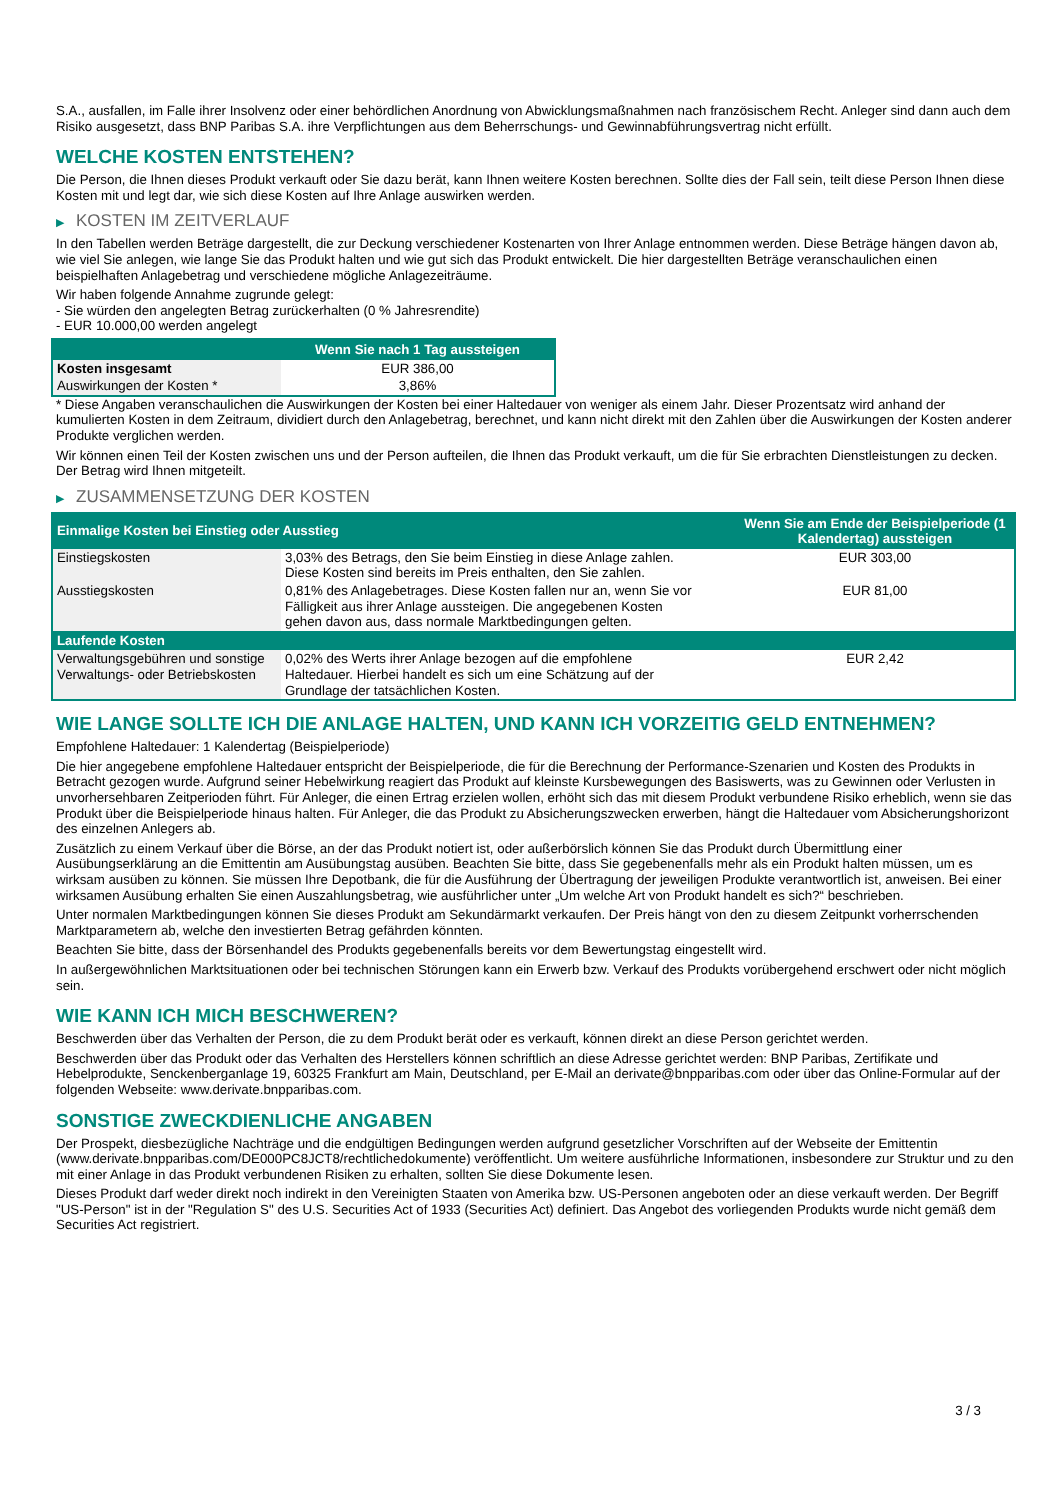S.A., ausfallen, im Falle ihrer Insolvenz oder einer behördlichen Anordnung von Abwicklungsmaßnahmen nach französischem Recht. Anleger sind dann auch dem Risiko ausgesetzt, dass BNP Paribas S.A. ihre Verpflichtungen aus dem Beherrschungs- und Gewinnabführungsvertrag nicht erfüllt.
WELCHE KOSTEN ENTSTEHEN?
Die Person, die Ihnen dieses Produkt verkauft oder Sie dazu berät, kann Ihnen weitere Kosten berechnen. Sollte dies der Fall sein, teilt diese Person Ihnen diese Kosten mit und legt dar, wie sich diese Kosten auf Ihre Anlage auswirken werden.
▶ KOSTEN IM ZEITVERLAUF
In den Tabellen werden Beträge dargestellt, die zur Deckung verschiedener Kostenarten von Ihrer Anlage entnommen werden. Diese Beträge hängen davon ab, wie viel Sie anlegen, wie lange Sie das Produkt halten und wie gut sich das Produkt entwickelt. Die hier dargestellten Beträge veranschaulichen einen beispielhaften Anlagebetrag und verschiedene mögliche Anlagezeiträume.
Wir haben folgende Annahme zugrunde gelegt:
- Sie würden den angelegten Betrag zurückerhalten (0 % Jahresrendite)
- EUR 10.000,00 werden angelegt
| | Wenn Sie nach 1 Tag aussteigen |
| --- | --- |
| Kosten insgesamt | EUR 386,00 |
| Auswirkungen der Kosten * | 3,86% |
* Diese Angaben veranschaulichen die Auswirkungen der Kosten bei einer Haltedauer von weniger als einem Jahr. Dieser Prozentsatz wird anhand der kumulierten Kosten in dem Zeitraum, dividiert durch den Anlagebetrag, berechnet, und kann nicht direkt mit den Zahlen über die Auswirkungen der Kosten anderer Produkte verglichen werden.
Wir können einen Teil der Kosten zwischen uns und der Person aufteilen, die Ihnen das Produkt verkauft, um die für Sie erbrachten Dienstleistungen zu decken. Der Betrag wird Ihnen mitgeteilt.
▶ ZUSAMMENSETZUNG DER KOSTEN
| Einmalige Kosten bei Einstieg oder Ausstieg | | Wenn Sie am Ende der Beispielperiode (1 Kalendertag) aussteigen |
| --- | --- | --- |
| Einstiegskosten | 3,03% des Betrags, den Sie beim Einstieg in diese Anlage zahlen. Diese Kosten sind bereits im Preis enthalten, den Sie zahlen. | EUR 303,00 |
| Ausstiegskosten | 0,81% des Anlagebetrages. Diese Kosten fallen nur an, wenn Sie vor Fälligkeit aus ihrer Anlage aussteigen. Die angegebenen Kosten gehen davon aus, dass normale Marktbedingungen gelten. | EUR 81,00 |
| Laufende Kosten | | |
| Verwaltungsgebühren und sonstige Verwaltungs- oder Betriebskosten | 0,02% des Werts ihrer Anlage bezogen auf die empfohlene Haltedauer. Hierbei handelt es sich um eine Schätzung auf der Grundlage der tatsächlichen Kosten. | EUR 2,42 |
WIE LANGE SOLLTE ICH DIE ANLAGE HALTEN, UND KANN ICH VORZEITIG GELD ENTNEHMEN?
Empfohlene Haltedauer: 1 Kalendertag (Beispielperiode)
Die hier angegebene empfohlene Haltedauer entspricht der Beispielperiode, die für die Berechnung der Performance-Szenarien und Kosten des Produkts in Betracht gezogen wurde. Aufgrund seiner Hebelwirkung reagiert das Produkt auf kleinste Kursbewegungen des Basiswerts, was zu Gewinnen oder Verlusten in unvorhersehbaren Zeitperioden führt. Für Anleger, die einen Ertrag erzielen wollen, erhöht sich das mit diesem Produkt verbundene Risiko erheblich, wenn sie das Produkt über die Beispielperiode hinaus halten. Für Anleger, die das Produkt zu Absicherungszwecken erwerben, hängt die Haltedauer vom Absicherungshorizont des einzelnen Anlegers ab.
Zusätzlich zu einem Verkauf über die Börse, an der das Produkt notiert ist, oder außerbörslich können Sie das Produkt durch Übermittlung einer Ausübungserklärung an die Emittentin am Ausübungstag ausüben. Beachten Sie bitte, dass Sie gegebenenfalls mehr als ein Produkt halten müssen, um es wirksam ausüben zu können. Sie müssen Ihre Depotbank, die für die Ausführung der Übertragung der jeweiligen Produkte verantwortlich ist, anweisen. Bei einer wirksamen Ausübung erhalten Sie einen Auszahlungsbetrag, wie ausführlicher unter „Um welche Art von Produkt handelt es sich?“ beschrieben.
Unter normalen Marktbedingungen können Sie dieses Produkt am Sekundärmarkt verkaufen. Der Preis hängt von den zu diesem Zeitpunkt vorherrschenden Marktparametern ab, welche den investierten Betrag gefährden könnten.
Beachten Sie bitte, dass der Börsenhandel des Produkts gegebenenfalls bereits vor dem Bewertungstag eingestellt wird.
In außergewöhnlichen Marktsituationen oder bei technischen Störungen kann ein Erwerb bzw. Verkauf des Produkts vorübergehend erschwert oder nicht möglich sein.
WIE KANN ICH MICH BESCHWEREN?
Beschwerden über das Verhalten der Person, die zu dem Produkt berät oder es verkauft, können direkt an diese Person gerichtet werden.
Beschwerden über das Produkt oder das Verhalten des Herstellers können schriftlich an diese Adresse gerichtet werden: BNP Paribas, Zertifikate und Hebelprodukte, Senckenberganlage 19, 60325 Frankfurt am Main, Deutschland, per E-Mail an derivate@bnpparibas.com oder über das Online-Formular auf der folgenden Webseite: www.derivate.bnpparibas.com.
SONSTIGE ZWECKDIENLICHE ANGABEN
Der Prospekt, diesbezügliche Nachträge und die endgültigen Bedingungen werden aufgrund gesetzlicher Vorschriften auf der Webseite der Emittentin (www.derivate.bnpparibas.com/DE000PC8JCT8/rechtlichedokumente) veröffentlicht. Um weitere ausführliche Informationen, insbesondere zur Struktur und zu den mit einer Anlage in das Produkt verbundenen Risiken zu erhalten, sollten Sie diese Dokumente lesen.
Dieses Produkt darf weder direkt noch indirekt in den Vereinigten Staaten von Amerika bzw. US-Personen angeboten oder an diese verkauft werden. Der Begriff "US-Person" ist in der "Regulation S" des U.S. Securities Act of 1933 (Securities Act) definiert. Das Angebot des vorliegenden Produkts wurde nicht gemäß dem Securities Act registriert.
3 / 3